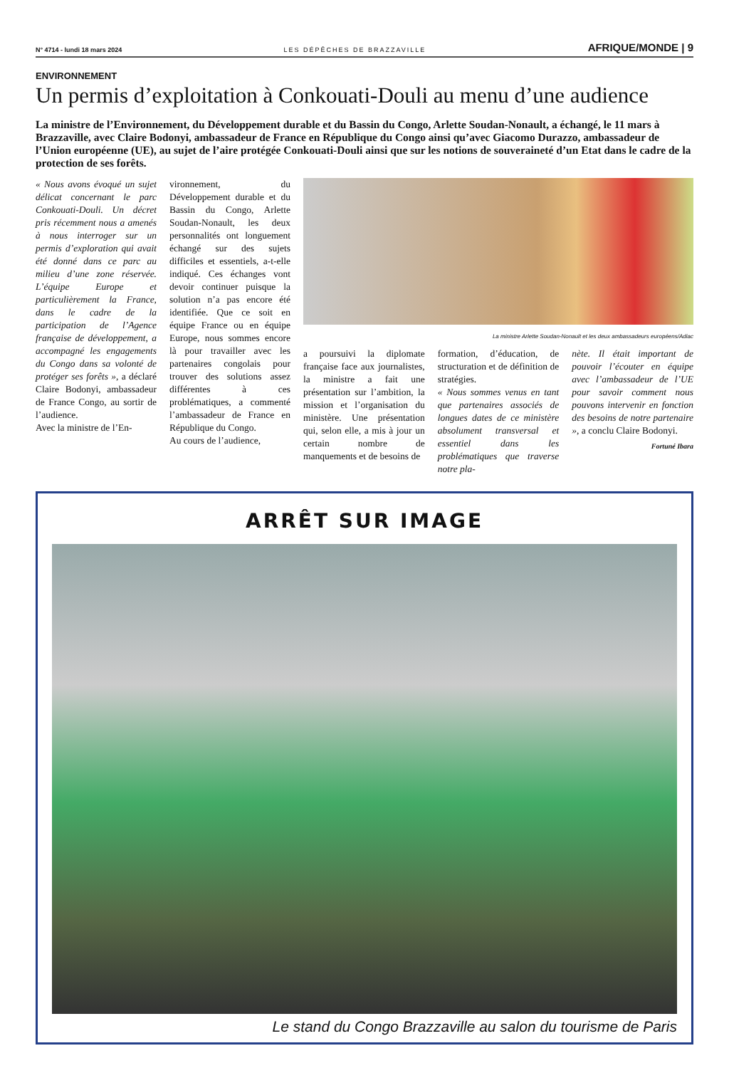N° 4714 - lundi 18 mars 2024 LES DÉPÊCHES DE BRAZZAVILLE AFRIQUE/MONDE | 9
ENVIRONNEMENT
Un permis d’exploitation à Conkouati-Douli au menu d’une audience
La ministre de l’Environnement, du Développement durable et du Bassin du Congo, Arlette Soudan-Nonault, a échangé, le 11 mars à Brazzaville, avec Claire Bodonyi, ambassadeur de France en République du Congo ainsi qu’avec Giacomo Durazzo, ambassadeur de l’Union européenne (UE), au sujet de l’aire protégée Conkouati-Douli ainsi que sur les notions de souveraineté d’un Etat dans le cadre de la protection de ses forêts.
« Nous avons évoqué un sujet délicat concernant le parc Conkouati-Douli. Un décret pris récemment nous a amenés à nous interroger sur un permis d’exploration qui avait été donné dans ce parc au milieu d’une zone réservée. L’équipe Europe et particulièrement la France, dans le cadre de la participation de l’Agence française de développement, a accompagné les engagements du Congo dans sa volonté de protéger ses forêts », a déclaré Claire Bodonyi, ambassadeur de France Congo, au sortir de l’audience.
Avec la ministre de l’En-
vironnement, du Développement durable et du Bassin du Congo, Arlette Soudan-Nonault, les deux personnalités ont longuement échangé sur des sujets difficiles et essentiels, a-t-elle indiqué. Ces échanges vont devoir continuer puisque la solution n’a pas encore été identifiée. Que ce soit en équipe France ou en équipe Europe, nous sommes encore là pour travailler avec les partenaires congolais pour trouver des solutions assez différentes à ces problématiques, a commenté l’ambassadeur de France en République du Congo.
Au cours de l’audience,
La ministre Arlette Soudan-Nonault et les deux ambassadeurs européens/Adiac
a poursuivi la diplomate française face aux journalistes, la ministre a fait une présentation sur l’ambition, la mission et l’organisation du ministère. Une présentation qui, selon elle, a mis à jour un certain nombre de manquements et de besoins de
formation, d’éducation, de structuration et de définition de stratégies.
« Nous sommes venus en tant que partenaires associés de longues dates de ce ministère absolument transversal et essentiel dans les problématiques que traverse notre pla-
nète. Il était important de pouvoir l’écouter en équipe avec l’ambassadeur de l’UE pour savoir comment nous pouvons intervenir en fonction des besoins de notre partenaire », a conclu Claire Bodonyi.
Fortuné Ibara
ARRÊT SUR IMAGE
Le stand du Congo Brazzaville au salon du tourisme de Paris